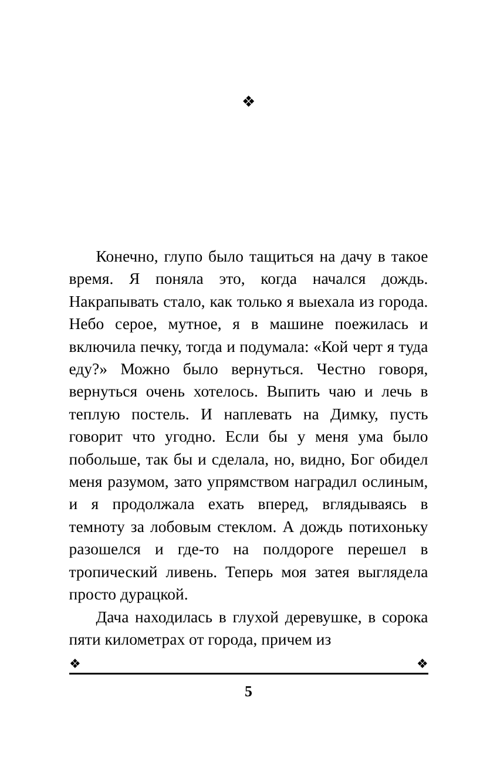❖
Конечно, глупо было тащиться на дачу в такое время. Я поняла это, когда начался дождь. Накрапывать стало, как только я выехала из города. Небо серое, мутное, я в машине поежилась и включила печку, тогда и подумала: «Кой черт я туда еду?» Можно было вернуться. Честно говоря, вернуться очень хотелось. Выпить чаю и лечь в теплую постель. И наплевать на Димку, пусть говорит что угодно. Если бы у меня ума было побольше, так бы и сделала, но, видно, Бог обидел меня разумом, зато упрямством наградил ослиным, и я продолжала ехать вперед, вглядываясь в темноту за лобовым стеклом. А дождь потихоньку разошелся и где-то на полдороге перешел в тропический ливень. Теперь моя затея выглядела просто дурацкой.
Дача находилась в глухой деревушке, в сорока пяти километрах от города, причем из
❖ ❖
5